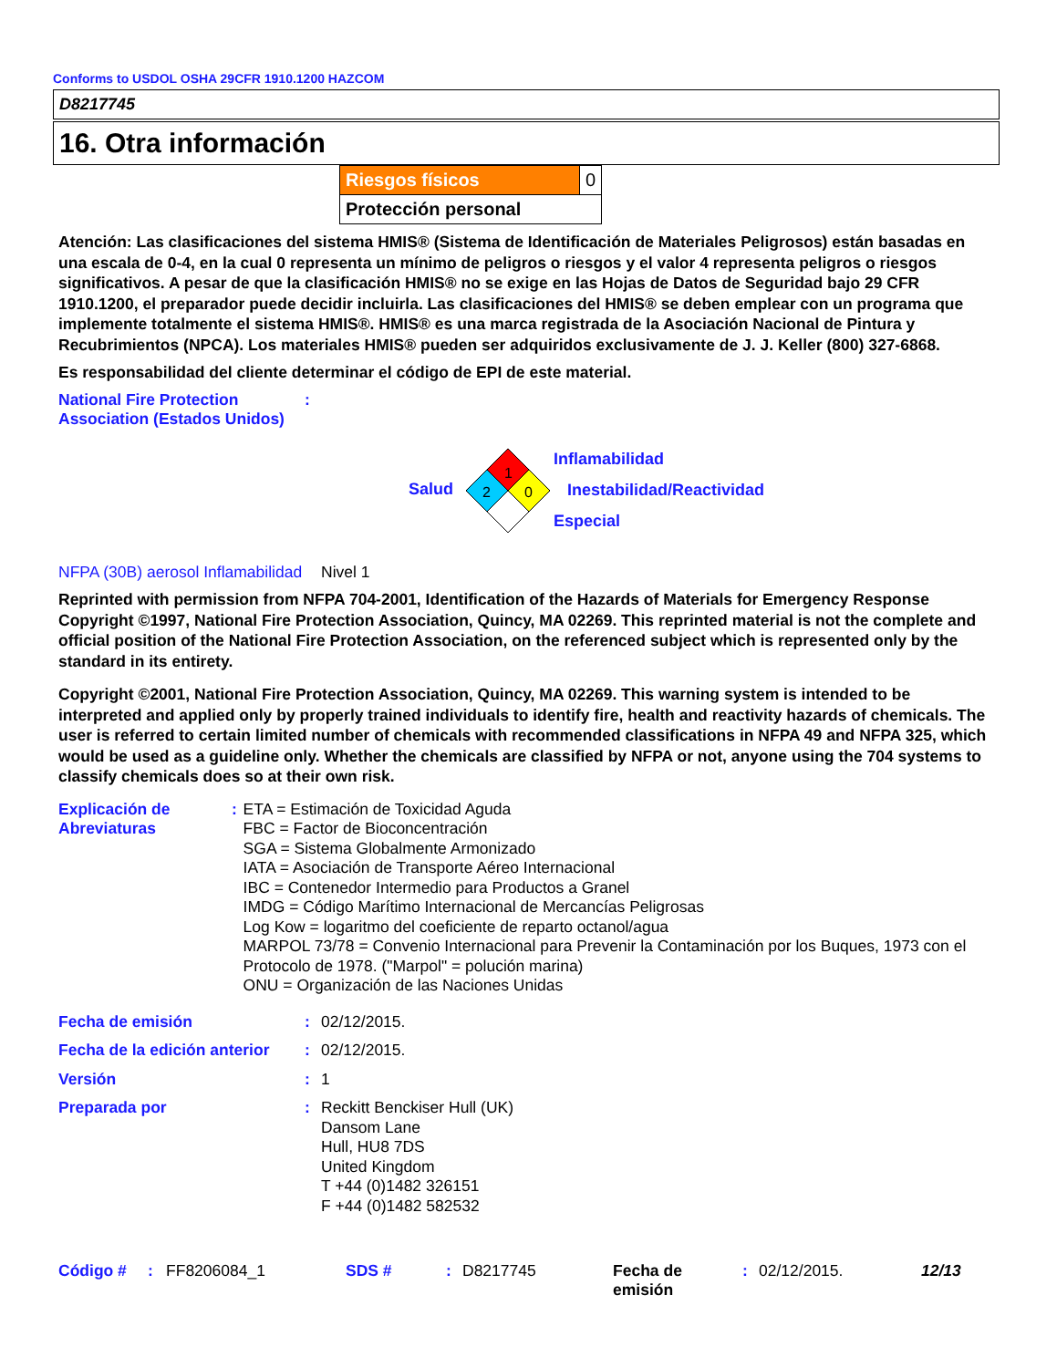Conforms to USDOL OSHA 29CFR 1910.1200 HAZCOM
D8217745
16. Otra información
| Riesgos físicos | 0 |
| Protección personal | |
Atención: Las clasificaciones del sistema HMIS® (Sistema de Identificación de Materiales Peligrosos) están basadas en una escala de 0-4, en la cual 0 representa un mínimo de peligros o riesgos y el valor 4 representa peligros o riesgos significativos. A pesar de que la clasificación HMIS® no se exige en las Hojas de Datos de Seguridad bajo 29 CFR 1910.1200, el preparador puede decidir incluirla. Las clasificaciones del HMIS® se deben emplear con un programa que implemente totalmente el sistema HMIS®. HMIS® es una marca registrada de la Asociación Nacional de Pintura y Recubrimientos (NPCA). Los materiales HMIS® pueden ser adquiridos exclusivamente de J. J. Keller (800) 327-6868.
Es responsabilidad del cliente determinar el código de EPI de este material.
National Fire Protection Association (Estados Unidos)
:
Salud
1
2
0
Inflamabilidad
Inestabilidad/Reactividad
Especial
NFPA (30B) aerosol Inflamabilidad
Nivel 1
Reprinted with permission from NFPA 704-2001, Identification of the Hazards of Materials for Emergency Response Copyright ©1997, National Fire Protection Association, Quincy, MA 02269. This reprinted material is not the complete and official position of the National Fire Protection Association, on the referenced subject which is represented only by the standard in its entirety.
Copyright ©2001, National Fire Protection Association, Quincy, MA 02269. This warning system is intended to be interpreted and applied only by properly trained individuals to identify fire, health and reactivity hazards of chemicals. The user is referred to certain limited number of chemicals with recommended classifications in NFPA 49 and NFPA 325, which would be used as a guideline only. Whether the chemicals are classified by NFPA or not, anyone using the 704 systems to classify chemicals does so at their own risk.
Explicación de Abreviaturas
: ETA = Estimación de Toxicidad Aguda
FBC = Factor de Bioconcentración
SGA = Sistema Globalmente Armonizado
IATA = Asociación de Transporte Aéreo Internacional
IBC = Contenedor Intermedio para Productos a Granel
IMDG = Código Marítimo Internacional de Mercancías Peligrosas
Log Kow = logaritmo del coeficiente de reparto octanol/agua
MARPOL 73/78 = Convenio Internacional para Prevenir la Contaminación por los Buques, 1973 con el Protocolo de 1978. ("Marpol" = polución marina)
ONU = Organización de las Naciones Unidas
Fecha de emisión : 02/12/2015.
Fecha de la edición anterior
: 02/12/2015.
Versión : 1
Preparada por : Reckitt Benckiser Hull (UK)
Dansom Lane
Hull, HU8 7DS
United Kingdom
T +44 (0)1482 326151
F +44 (0)1482 582532
Código # : FF8206084_1 SDS # : D8217745 Fecha de emisión
: 02/12/2015. 12/13